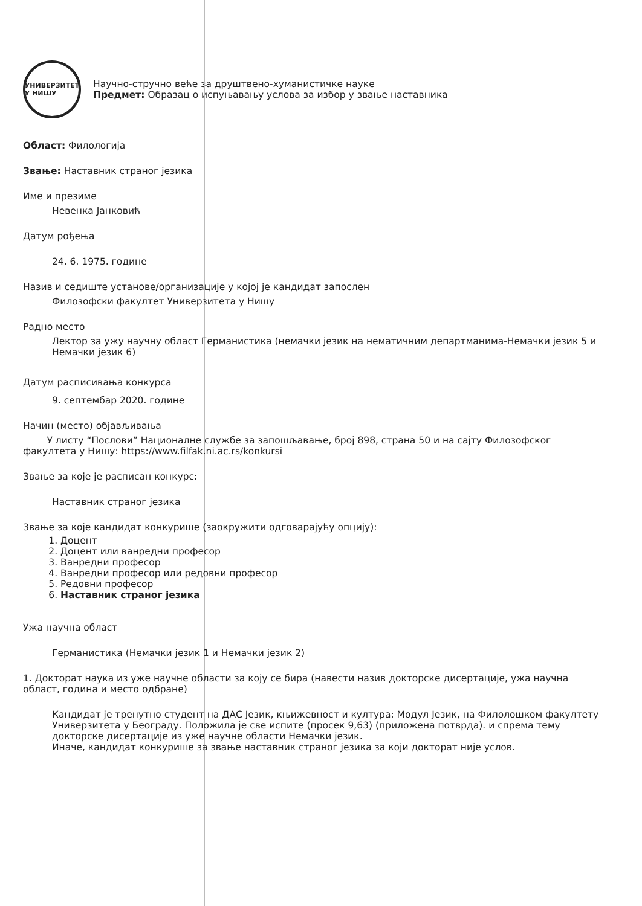УНИВЕРЗИТЕТ У НИШУ
Научно-стручно веће за друштвено-хуманистичке науке
Предмет: Образац о испуњавању услова за избор у звање наставника
Област: Филологија
Звање: Наставник страног језика
Име и презиме
Невенка Јанковић
Датум рођења
24. 6. 1975. године
Назив и седиште установе/организације у којој је кандидат запослен
Филозофски факултет Универзитета у Нишу
Радно место
Лектор за ужу научну област Германистика (немачки језик на нематичним департманима-Немачки језик 5 и Немачки језик 6)
Датум расписивања конкурса
9. септембар 2020. године
Начин (место) објављивања
У листу “Послови” Националне службе за запошљавање, број 898, страна 50 и на сајту Филозофског факултета у Нишу: https://www.filfak.ni.ac.rs/konkursi
Звање за које је расписан конкурс:
Наставник страног језика
Звање за које кандидат конкурише (заокружити одговарајућу опцију):
1. Доцент
2. Доцент или ванредни професор
3. Ванредни професор
4. Ванредни професор или редовни професор
5. Редовни професор
6. Наставник страног језика
Ужа научна област
Германистика (Немачки језик 1 и Немачки језик 2)
1. Докторат наука из уже научне области за коју се бира (навести назив докторске дисертације, ужа научна област, година и место одбране)
Кандидат је тренутно студент на ДАС Језик, књижевност и култура: Модул Језик, на Филолошком факултету Универзитета у Београду. Положила је све испите (просек 9,63) (приложена потврда). и спрема тему докторске дисертације из уже научне области Немачки језик.
Иначе, кандидат конкурише за звање наставник страног језика за који докторат није услов.